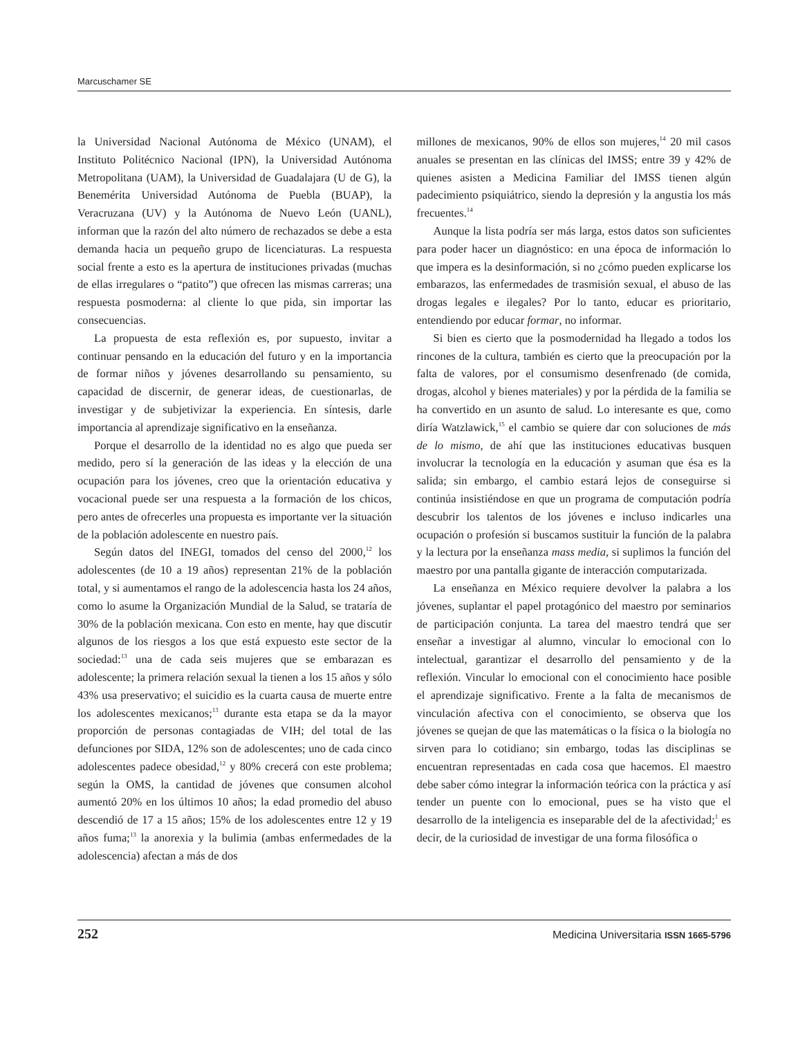Marcuschamer SE
la Universidad Nacional Autónoma de México (UNAM), el Instituto Politécnico Nacional (IPN), la Universidad Autónoma Metropolitana (UAM), la Universidad de Guadalajara (U de G), la Benemérita Universidad Autónoma de Puebla (BUAP), la Veracruzana (UV) y la Autónoma de Nuevo León (UANL), informan que la razón del alto número de rechazados se debe a esta demanda hacia un pequeño grupo de licenciaturas. La respuesta social frente a esto es la apertura de instituciones privadas (muchas de ellas irregulares o “patito”) que ofrecen las mismas carreras; una respuesta posmoderna: al cliente lo que pida, sin importar las consecuencias.
La propuesta de esta reflexión es, por supuesto, invitar a continuar pensando en la educación del futuro y en la importancia de formar niños y jóvenes desarrollando su pensamiento, su capacidad de discernir, de generar ideas, de cuestionarlas, de investigar y de subjetivizar la experiencia. En síntesis, darle importancia al aprendizaje significativo en la enseñanza.
Porque el desarrollo de la identidad no es algo que pueda ser medido, pero sí la generación de las ideas y la elección de una ocupación para los jóvenes, creo que la orientación educativa y vocacional puede ser una respuesta a la formación de los chicos, pero antes de ofrecerles una propuesta es importante ver la situación de la población adolescente en nuestro país.
Según datos del INEGI, tomados del censo del 2000,<sup>12</sup> los adolescentes (de 10 a 19 años) representan 21% de la población total, y si aumentamos el rango de la adolescencia hasta los 24 años, como lo asume la Organización Mundial de la Salud, se trataría de 30% de la población mexicana. Con esto en mente, hay que discutir algunos de los riesgos a los que está expuesto este sector de la sociedad:<sup>13</sup> una de cada seis mujeres que se embarazan es adolescente; la primera relación sexual la tienen a los 15 años y sólo 43% usa preservativo; el suicidio es la cuarta causa de muerte entre los adolescentes mexicanos;<sup>13</sup> durante esta etapa se da la mayor proporción de personas contagiadas de VIH; del total de las defunciones por SIDA, 12% son de adolescentes; uno de cada cinco adolescentes padece obesidad,<sup>12</sup> y 80% crecerá con este problema; según la OMS, la cantidad de jóvenes que consumen alcohol aumentó 20% en los últimos 10 años; la edad promedio del abuso descendió de 17 a 15 años; 15% de los adolescentes entre 12 y 19 años fuma;<sup>13</sup> la anorexia y la bulimia (ambas enfermedades de la adolescencia) afectan a más de dos
millones de mexicanos, 90% de ellos son mujeres,<sup>14</sup> 20 mil casos anuales se presentan en las clínicas del IMSS; entre 39 y 42% de quienes asisten a Medicina Familiar del IMSS tienen algún padecimiento psiquiátrico, siendo la depresión y la angustia los más frecuentes.<sup>14</sup>
Aunque la lista podría ser más larga, estos datos son suficientes para poder hacer un diagnóstico: en una época de información lo que impera es la desinformación, si no ¿cómo pueden explicarse los embarazos, las enfermedades de trasmisión sexual, el abuso de las drogas legales e ilegales? Por lo tanto, educar es prioritario, entendiendo por educar formar, no informar.
Si bien es cierto que la posmodernidad ha llegado a todos los rincones de la cultura, también es cierto que la preocupación por la falta de valores, por el consumismo desenfrenado (de comida, drogas, alcohol y bienes materiales) y por la pérdida de la familia se ha convertido en un asunto de salud. Lo interesante es que, como diría Watzlawick,<sup>15</sup> el cambio se quiere dar con soluciones de más de lo mismo, de ahí que las instituciones educativas busquen involucrar la tecnología en la educación y asuman que ésa es la salida; sin embargo, el cambio estará lejos de conseguirse si continúa insistiéndose en que un programa de computación podría descubrir los talentos de los jóvenes e incluso indicarles una ocupación o profesión si buscamos sustituir la función de la palabra y la lectura por la enseñanza mass media, si suplimos la función del maestro por una pantalla gigante de interacción computarizada.
La enseñanza en México requiere devolver la palabra a los jóvenes, suplantar el papel protagónico del maestro por seminarios de participación conjunta. La tarea del maestro tendrá que ser enseñar a investigar al alumno, vincular lo emocional con lo intelectual, garantizar el desarrollo del pensamiento y de la reflexión. Vincular lo emocional con el conocimiento hace posible el aprendizaje significativo. Frente a la falta de mecanismos de vinculación afectiva con el conocimiento, se observa que los jóvenes se quejan de que las matemáticas o la física o la biología no sirven para lo cotidiano; sin embargo, todas las disciplinas se encuentran representadas en cada cosa que hacemos. El maestro debe saber cómo integrar la información teórica con la práctica y así tender un puente con lo emocional, pues se ha visto que el desarrollo de la inteligencia es inseparable del de la afectividad;<sup>1</sup> es decir, de la curiosidad de investigar de una forma filosófica o
252 Medicina Universitaria ISSN 1665-5796